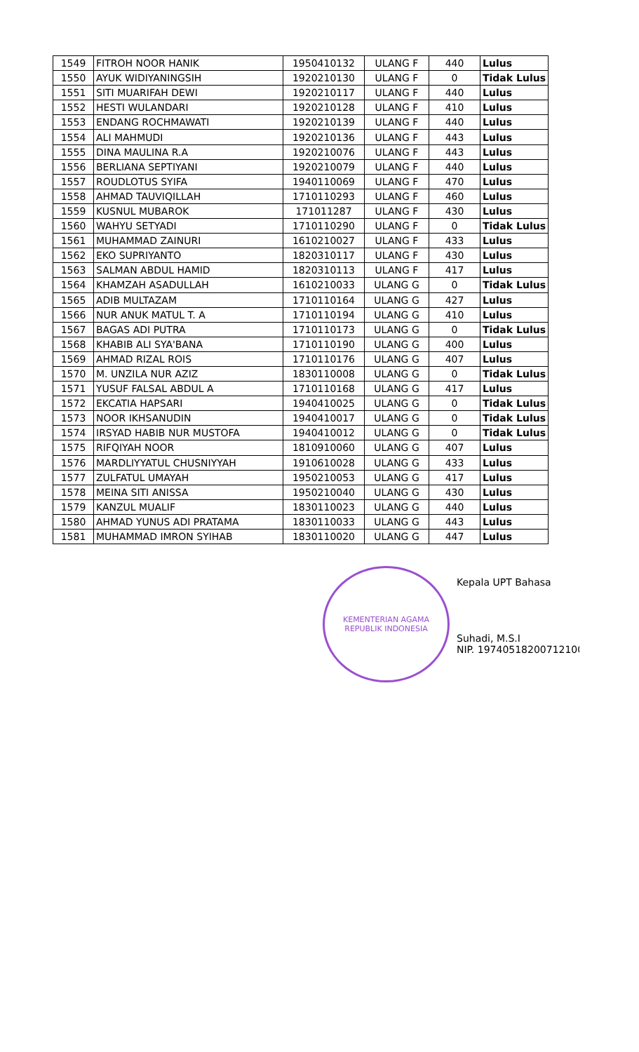| 1549 | FITROH NOOR HANIK | 1950410132 | ULANG F | 440 | Lulus |
| 1550 | AYUK WIDIYANINGSIH | 1920210130 | ULANG F | 0 | Tidak Lulus |
| 1551 | SITI MUARIFAH DEWI | 1920210117 | ULANG F | 440 | Lulus |
| 1552 | HESTI WULANDARI | 1920210128 | ULANG F | 410 | Lulus |
| 1553 | ENDANG ROCHMAWATI | 1920210139 | ULANG F | 440 | Lulus |
| 1554 | ALI MAHMUDI | 1920210136 | ULANG F | 443 | Lulus |
| 1555 | DINA MAULINA R.A | 1920210076 | ULANG F | 443 | Lulus |
| 1556 | BERLIANA SEPTIYANI | 1920210079 | ULANG F | 440 | Lulus |
| 1557 | ROUDLOTUS SYIFA | 1940110069 | ULANG F | 470 | Lulus |
| 1558 | AHMAD TAUVIQILLAH | 1710110293 | ULANG F | 460 | Lulus |
| 1559 | KUSNUL MUBAROK | 171011287 | ULANG F | 430 | Lulus |
| 1560 | WAHYU SETYADI | 1710110290 | ULANG F | 0 | Tidak Lulus |
| 1561 | MUHAMMAD ZAINURI | 1610210027 | ULANG F | 433 | Lulus |
| 1562 | EKO SUPRIYANTO | 1820310117 | ULANG F | 430 | Lulus |
| 1563 | SALMAN ABDUL HAMID | 1820310113 | ULANG F | 417 | Lulus |
| 1564 | KHAMZAH ASADULLAH | 1610210033 | ULANG G | 0 | Tidak Lulus |
| 1565 | ADIB MULTAZAM | 1710110164 | ULANG G | 427 | Lulus |
| 1566 | NUR ANUK MATUL T. A | 1710110194 | ULANG G | 410 | Lulus |
| 1567 | BAGAS ADI PUTRA | 1710110173 | ULANG G | 0 | Tidak Lulus |
| 1568 | KHABIB ALI SYA'BANA | 1710110190 | ULANG G | 400 | Lulus |
| 1569 | AHMAD RIZAL ROIS | 1710110176 | ULANG G | 407 | Lulus |
| 1570 | M. UNZILA NUR AZIZ | 1830110008 | ULANG G | 0 | Tidak Lulus |
| 1571 | YUSUF FALSAL ABDUL A | 1710110168 | ULANG G | 417 | Lulus |
| 1572 | EKCATIA HAPSARI | 1940410025 | ULANG G | 0 | Tidak Lulus |
| 1573 | NOOR IKHSANUDIN | 1940410017 | ULANG G | 0 | Tidak Lulus |
| 1574 | IRSYAD HABIB NUR MUSTOFA | 1940410012 | ULANG G | 0 | Tidak Lulus |
| 1575 | RIFQIYAH NOOR | 1810910060 | ULANG G | 407 | Lulus |
| 1576 | MARDLIYYATUL CHUSNIYYAH | 1910610028 | ULANG G | 433 | Lulus |
| 1577 | ZULFATUL UMAYAH | 1950210053 | ULANG G | 417 | Lulus |
| 1578 | MEINA SITI ANISSA | 1950210040 | ULANG G | 430 | Lulus |
| 1579 | KANZUL MUALIF | 1830110023 | ULANG G | 440 | Lulus |
| 1580 | AHMAD YUNUS ADI PRATAMA | 1830110033 | ULANG G | 443 | Lulus |
| 1581 | MUHAMMAD IMRON SYIHAB | 1830110020 | ULANG G | 447 | Lulus |
KEMENTERIAN AGAMA
REPUBLIK INDONESIA
Kepala UPT Bahasa
Suhadi, M.S.I
NIP. 197405182007121002